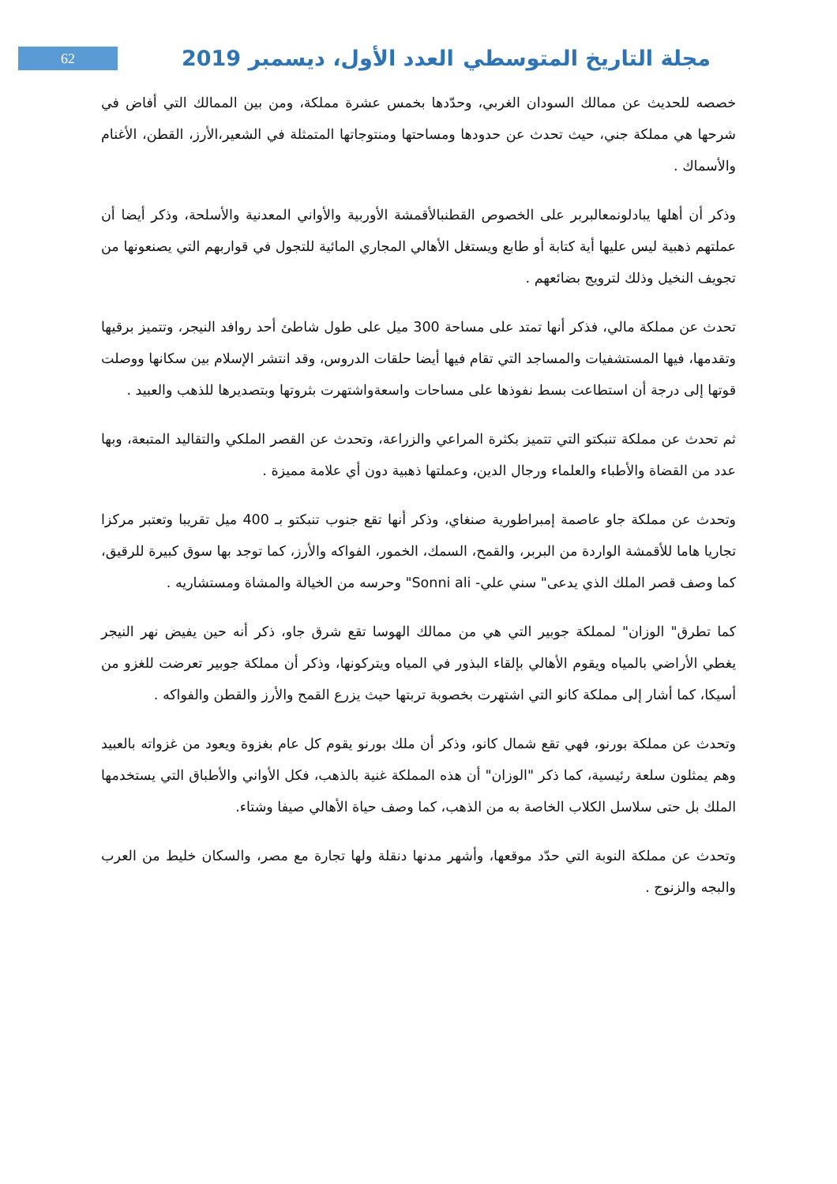62
مجلة التاريخ المتوسطي العدد الأول، ديسمبر 2019
خصصه للحديث عن ممالك السودان الغربي، وحدّدها بخمس عشرة مملكة، ومن بين الممالك التي أفاض في شرحها هي مملكة جني، حيث تحدث عن حدودها ومساحتها ومنتوجاتها المتمثلة في الشعير،الأرز، القطن، الأغنام والأسماك .
وذكر أن أهلها يبادلونمعالبربر على الخصوص القطنبالأقمشة الأوربية والأواني المعدنية والأسلحة، وذكر أيضا أن عملتهم ذهبية ليس عليها أية كتابة أو طابع ويستغل الأهالي المجاري المائية للتجول في قواربهم التي يصنعونها من تجويف النخيل وذلك لترويج بضائعهم .
تحدث عن مملكة مالي، فذكر أنها تمتد على مساحة 300 ميل على طول شاطئ أحد روافد النيجر، وتتميز برقيها وتقدمها، فيها المستشفيات والمساجد التي تقام فيها أيضا حلقات الدروس، وقد انتشر الإسلام بين سكانها ووصلت قوتها إلى درجة أن استطاعت بسط نفوذها على مساحات واسعةواشتهرت بثروتها وبتصديرها للذهب والعبيد .
ثم تحدث عن مملكة تنبكتو التي تتميز بكثرة المراعي والزراعة، وتحدث عن القصر الملكي والتقاليد المتبعة، وبها عدد من القضاة والأطباء والعلماء ورجال الدين، وعملتها ذهبية دون أي علامة مميزة .
وتحدث عن مملكة جاو عاصمة إمبراطورية صنغاي، وذكر أنها تقع جنوب تنبكتو بـ 400 ميل تقريبا وتعتبر مركزا تجاريا هاما للأقمشة الواردة من البربر، والقمح، السمك، الخمور، الفواكه والأرز، كما توجد بها سوق كبيرة للرقيق، كما وصف قصر الملك الذي يدعى" سني علي- Sonni ali" وحرسه من الخيالة والمشاة ومستشاريه .
كما تطرق" الوزان" لمملكة جوبير التي هي من ممالك الهوسا تقع شرق جاو، ذكر أنه حين يفيض نهر النيجر يغطي الأراضي بالمياه ويقوم الأهالي بإلقاء البذور في المياه ويتركونها، وذكر أن مملكة جوبير تعرضت للغزو من أسيكا، كما أشار إلى مملكة كانو التي اشتهرت بخصوبة تربتها حيث يزرع القمح والأرز والقطن والفواكه .
وتحدث عن مملكة بورنو، فهي تقع شمال كانو، وذكر أن ملك بورنو يقوم كل عام بغزوة ويعود من غزواته بالعبيد وهم يمثلون سلعة رئيسية، كما ذكر "الوزان" أن هذه المملكة غنية بالذهب، فكل الأواني والأطباق التي يستخدمها الملك بل حتى سلاسل الكلاب الخاصة به من الذهب، كما وصف حياة الأهالي صيفا وشتاء.
وتحدث عن مملكة النوبة التي حدّد موقعها، وأشهر مدنها دنقلة ولها تجارة مع مصر، والسكان خليط من العرب والبجه والزنوج .